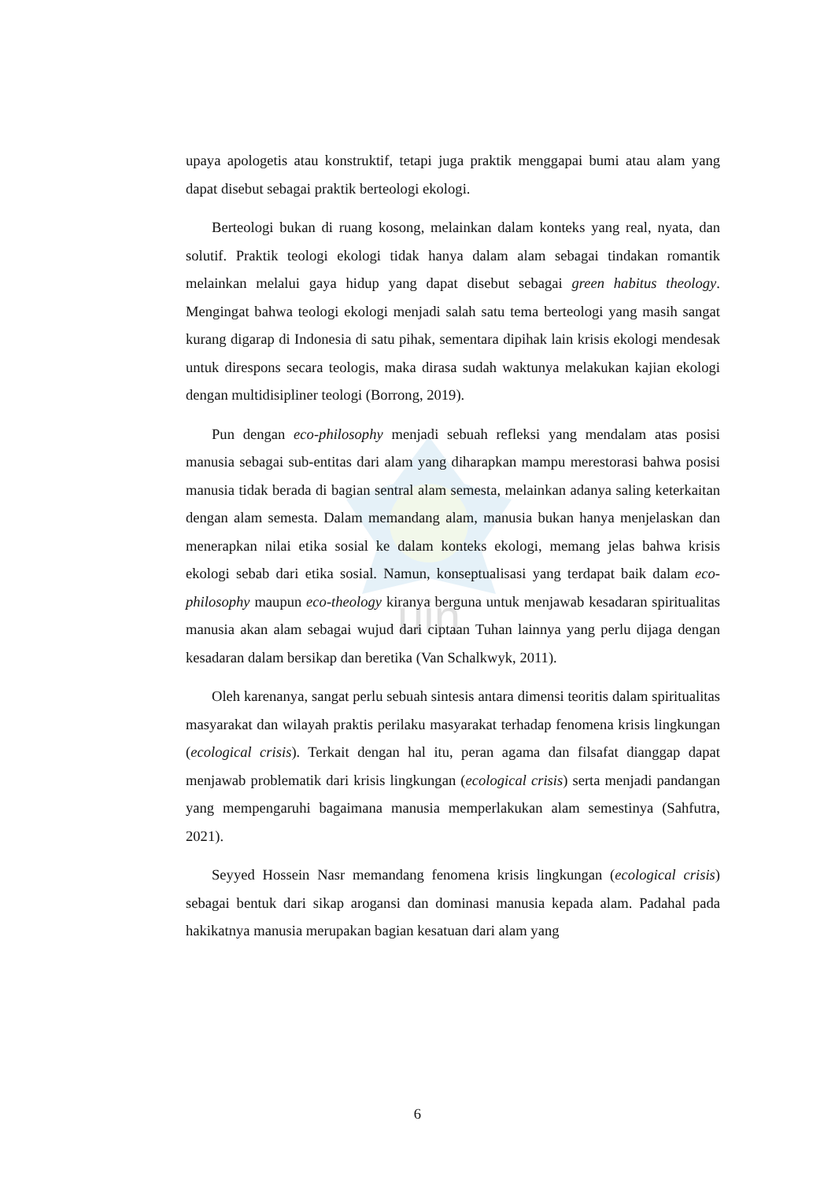uin
upaya apologetis atau konstruktif, tetapi juga praktik menggapai bumi atau alam yang dapat disebut sebagai praktik berteologi ekologi.
Berteologi bukan di ruang kosong, melainkan dalam konteks yang real, nyata, dan solutif. Praktik teologi ekologi tidak hanya dalam alam sebagai tindakan romantik melainkan melalui gaya hidup yang dapat disebut sebagai green habitus theology. Mengingat bahwa teologi ekologi menjadi salah satu tema berteologi yang masih sangat kurang digarap di Indonesia di satu pihak, sementara dipihak lain krisis ekologi mendesak untuk direspons secara teologis, maka dirasa sudah waktunya melakukan kajian ekologi dengan multidisipliner teologi (Borrong, 2019).
Pun dengan eco-philosophy menjadi sebuah refleksi yang mendalam atas posisi manusia sebagai sub-entitas dari alam yang diharapkan mampu merestorasi bahwa posisi manusia tidak berada di bagian sentral alam semesta, melainkan adanya saling keterkaitan dengan alam semesta. Dalam memandang alam, manusia bukan hanya menjelaskan dan menerapkan nilai etika sosial ke dalam konteks ekologi, memang jelas bahwa krisis ekologi sebab dari etika sosial. Namun, konseptualisasi yang terdapat baik dalam eco-philosophy maupun eco-theology kiranya berguna untuk menjawab kesadaran spiritualitas manusia akan alam sebagai wujud dari ciptaan Tuhan lainnya yang perlu dijaga dengan kesadaran dalam bersikap dan beretika (Van Schalkwyk, 2011).
Oleh karenanya, sangat perlu sebuah sintesis antara dimensi teoritis dalam spiritualitas masyarakat dan wilayah praktis perilaku masyarakat terhadap fenomena krisis lingkungan (ecological crisis). Terkait dengan hal itu, peran agama dan filsafat dianggap dapat menjawab problematik dari krisis lingkungan (ecological crisis) serta menjadi pandangan yang mempengaruhi bagaimana manusia memperlakukan alam semestinya (Sahfutra, 2021).
Seyyed Hossein Nasr memandang fenomena krisis lingkungan (ecological crisis) sebagai bentuk dari sikap arogansi dan dominasi manusia kepada alam. Padahal pada hakikatnya manusia merupakan bagian kesatuan dari alam yang
6